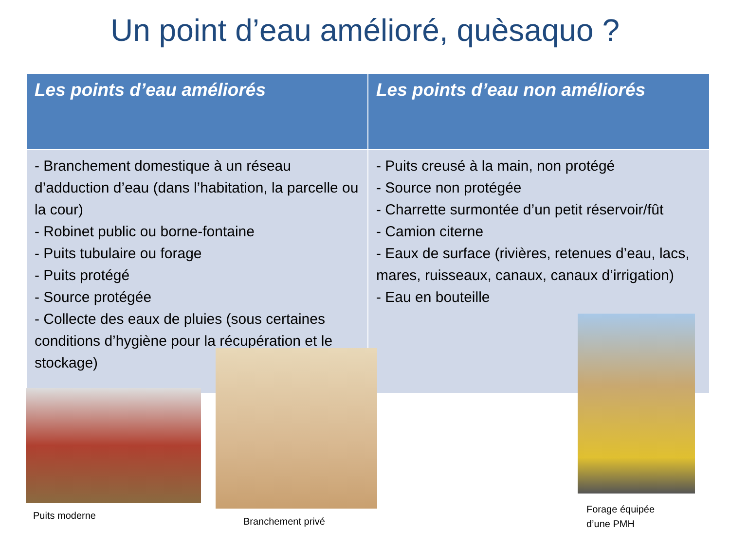Un point d’eau amélioré, quèsaquo ?
| Les points d’eau améliorés | Les points d’eau non améliorés |
| --- | --- |
| - Branchement domestique à un réseau d’adduction d’eau (dans l’habitation, la parcelle ou la cour) - Robinet public ou borne-fontaine - Puits tubulaire ou forage - Puits protégé - Source protégée - Collecte des eaux de pluies (sous certaines conditions d’hygiène pour la récupération et le stockage) | - Puits creusé à la main, non protégé - Source non protégée - Charrette surmontée d’un petit réservoir/fût - Camion citerne - Eaux de surface (rivières, retenues d’eau, lacs, mares, ruisseaux, canaux, canaux d’irrigation) - Eau en bouteille |
Puits moderne
Branchement privé
Forage équipée
d’une PMH